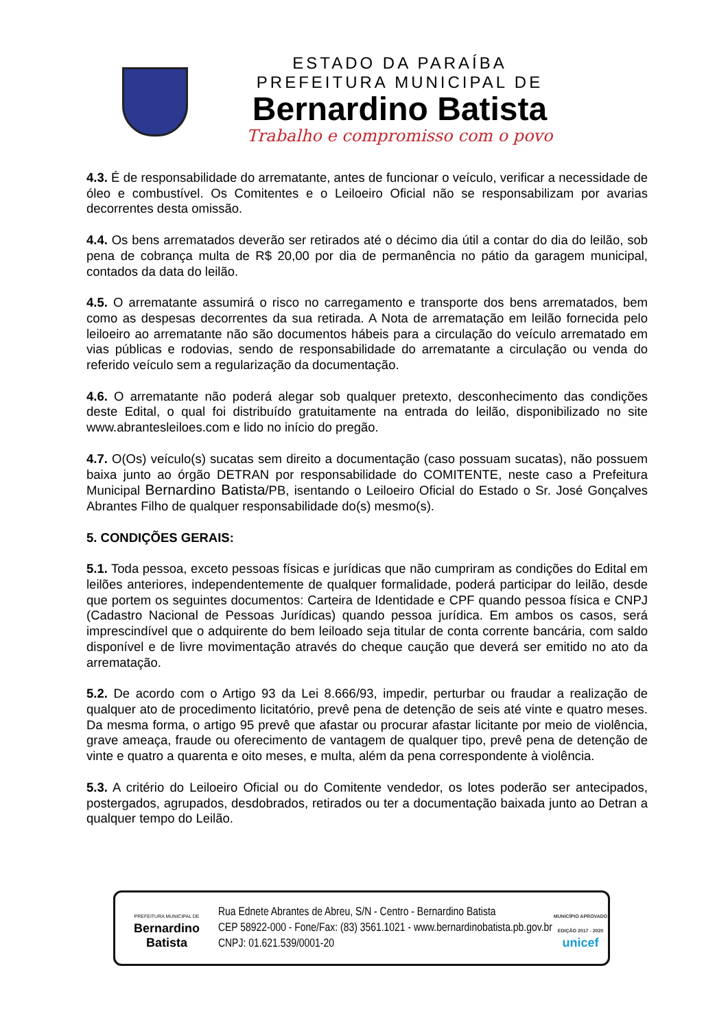ESTADO DA PARAÍBA
PREFEITURA MUNICIPAL DE
Bernardino Batista
Trabalho e compromisso com o povo
4.3. É de responsabilidade do arrematante, antes de funcionar o veículo, verificar a necessidade de óleo e combustível. Os Comitentes e o Leiloeiro Oficial não se responsabilizam por avarias decorrentes desta omissão.
4.4. Os bens arrematados deverão ser retirados até o décimo dia útil a contar do dia do leilão, sob pena de cobrança multa de R$ 20,00 por dia de permanência no pátio da garagem municipal, contados da data do leilão.
4.5. O arrematante assumirá o risco no carregamento e transporte dos bens arrematados, bem como as despesas decorrentes da sua retirada. A Nota de arrematação em leilão fornecida pelo leiloeiro ao arrematante não são documentos hábeis para a circulação do veículo arrematado em vias públicas e rodovias, sendo de responsabilidade do arrematante a circulação ou venda do referido veículo sem a regularização da documentação.
4.6. O arrematante não poderá alegar sob qualquer pretexto, desconhecimento das condições deste Edital, o qual foi distribuído gratuitamente na entrada do leilão, disponibilizado no site www.abrantesleiloes.com e lido no início do pregão.
4.7. O(Os) veículo(s) sucatas sem direito a documentação (caso possuam sucatas), não possuem baixa junto ao órgão DETRAN por responsabilidade do COMITENTE, neste caso a Prefeitura Municipal Bernardino Batista/PB, isentando o Leiloeiro Oficial do Estado o Sr. José Gonçalves Abrantes Filho de qualquer responsabilidade do(s) mesmo(s).
5. CONDIÇÕES GERAIS:
5.1. Toda pessoa, exceto pessoas físicas e jurídicas que não cumpriram as condições do Edital em leilões anteriores, independentemente de qualquer formalidade, poderá participar do leilão, desde que portem os seguintes documentos: Carteira de Identidade e CPF quando pessoa física e CNPJ (Cadastro Nacional de Pessoas Jurídicas) quando pessoa jurídica. Em ambos os casos, será imprescindível que o adquirente do bem leiloado seja titular de conta corrente bancária, com saldo disponível e de livre movimentação através do cheque caução que deverá ser emitido no ato da arrematação.
5.2. De acordo com o Artigo 93 da Lei 8.666/93, impedir, perturbar ou fraudar a realização de qualquer ato de procedimento licitatório, prevê pena de detenção de seis até vinte e quatro meses. Da mesma forma, o artigo 95 prevê que afastar ou procurar afastar licitante por meio de violência, grave ameaça, fraude ou oferecimento de vantagem de qualquer tipo, prevê pena de detenção de vinte e quatro a quarenta e oito meses, e multa, além da pena correspondente à violência.
5.3. A critério do Leiloeiro Oficial ou do Comitente vendedor, os lotes poderão ser antecipados, postergados, agrupados, desdobrados, retirados ou ter a documentação baixada junto ao Detran a qualquer tempo do Leilão.
PREFEITURA MUNICIPAL DE
Bernardino
Batista
Rua Ednete Abrantes de Abreu, S/N - Centro - Bernardino Batista
CEP 58922-000 - Fone/Fax: (83) 3561.1021 - www.bernardinobatista.pb.gov.br
CNPJ: 01.621.539/0001-20
MUNICÍPIO APROVADO
EDIÇÃO 2017 - 2020
unicef